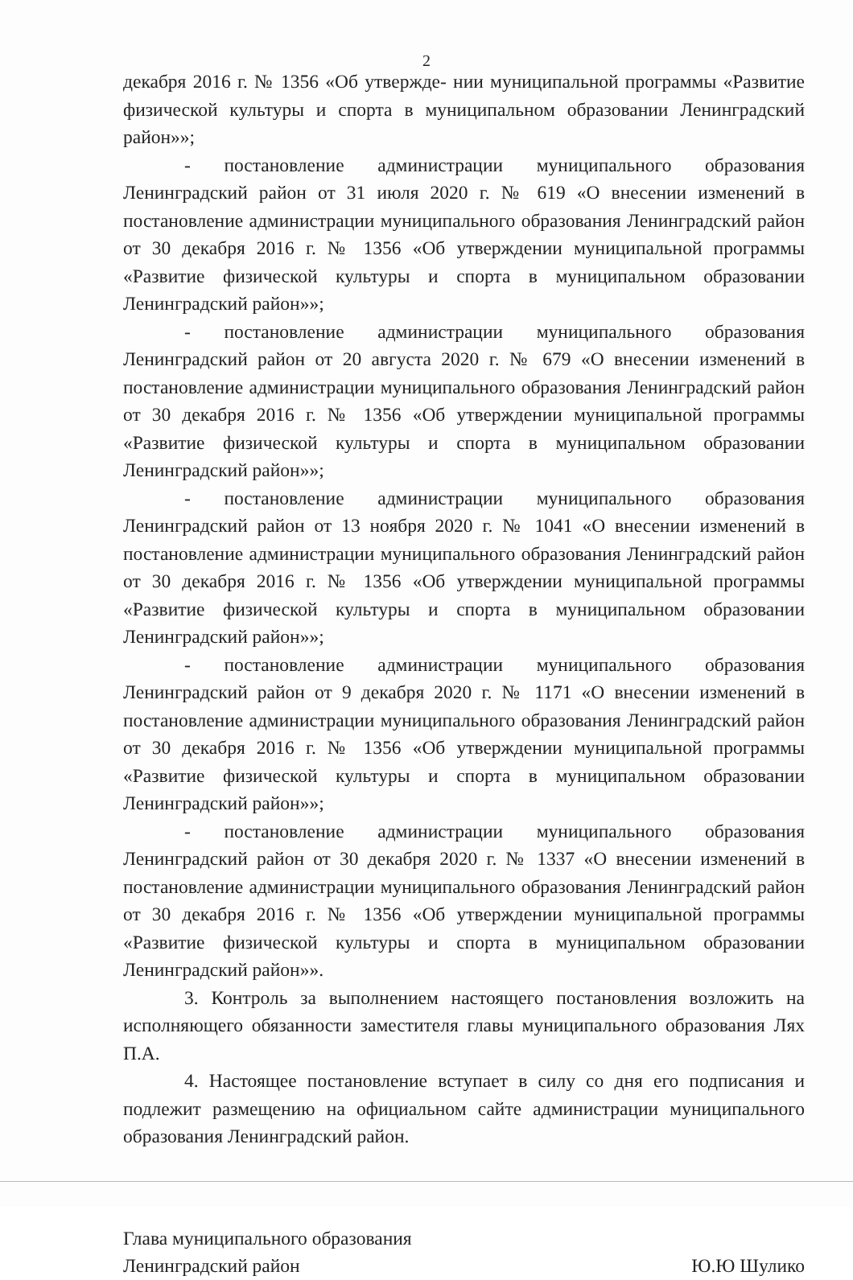2
декабря 2016 г. № 1356 «Об утвержде- нии муниципальной программы «Развитие физической культуры и спорта в муниципальном образовании Ленинградский район»»;
- постановление администрации муниципального образования Ленинградский район от 31 июля 2020 г. № 619 «О внесении изменений в постановление администрации муниципального образования Ленинградский район от 30 декабря 2016 г. № 1356 «Об утверждении муниципальной программы «Развитие физической культуры и спорта в муниципальном образовании Ленинградский район»»;
- постановление администрации муниципального образования Ленинградский район от 20 августа 2020 г. № 679 «О внесении изменений в постановление администрации муниципального образования Ленинградский район от 30 декабря 2016 г. № 1356 «Об утверждении муниципальной программы «Развитие физической культуры и спорта в муниципальном образовании Ленинградский район»»;
- постановление администрации муниципального образования Ленинградский район от 13 ноября 2020 г. № 1041 «О внесении изменений в постановление администрации муниципального образования Ленинградский район от 30 декабря 2016 г. № 1356 «Об утверждении муниципальной программы «Развитие физической культуры и спорта в муниципальном образовании Ленинградский район»»;
- постановление администрации муниципального образования Ленинградский район от 9 декабря 2020 г. № 1171 «О внесении изменений в постановление администрации муниципального образования Ленинградский район от 30 декабря 2016 г. № 1356 «Об утверждении муниципальной программы «Развитие физической культуры и спорта в муниципальном образовании Ленинградский район»»;
- постановление администрации муниципального образования Ленинградский район от 30 декабря 2020 г. № 1337 «О внесении изменений в постановление администрации муниципального образования Ленинградский район от 30 декабря 2016 г. № 1356 «Об утверждении муниципальной программы «Развитие физической культуры и спорта в муниципальном образовании Ленинградский район»».
3. Контроль за выполнением настоящего постановления возложить на исполняющего обязанности заместителя главы муниципального образования Лях П.А.
4. Настоящее постановление вступает в силу со дня его подписания и подлежит размещению на официальном сайте администрации муниципального образования Ленинградский район.
Глава муниципального образования
Ленинградский район
Ю.Ю Шулико